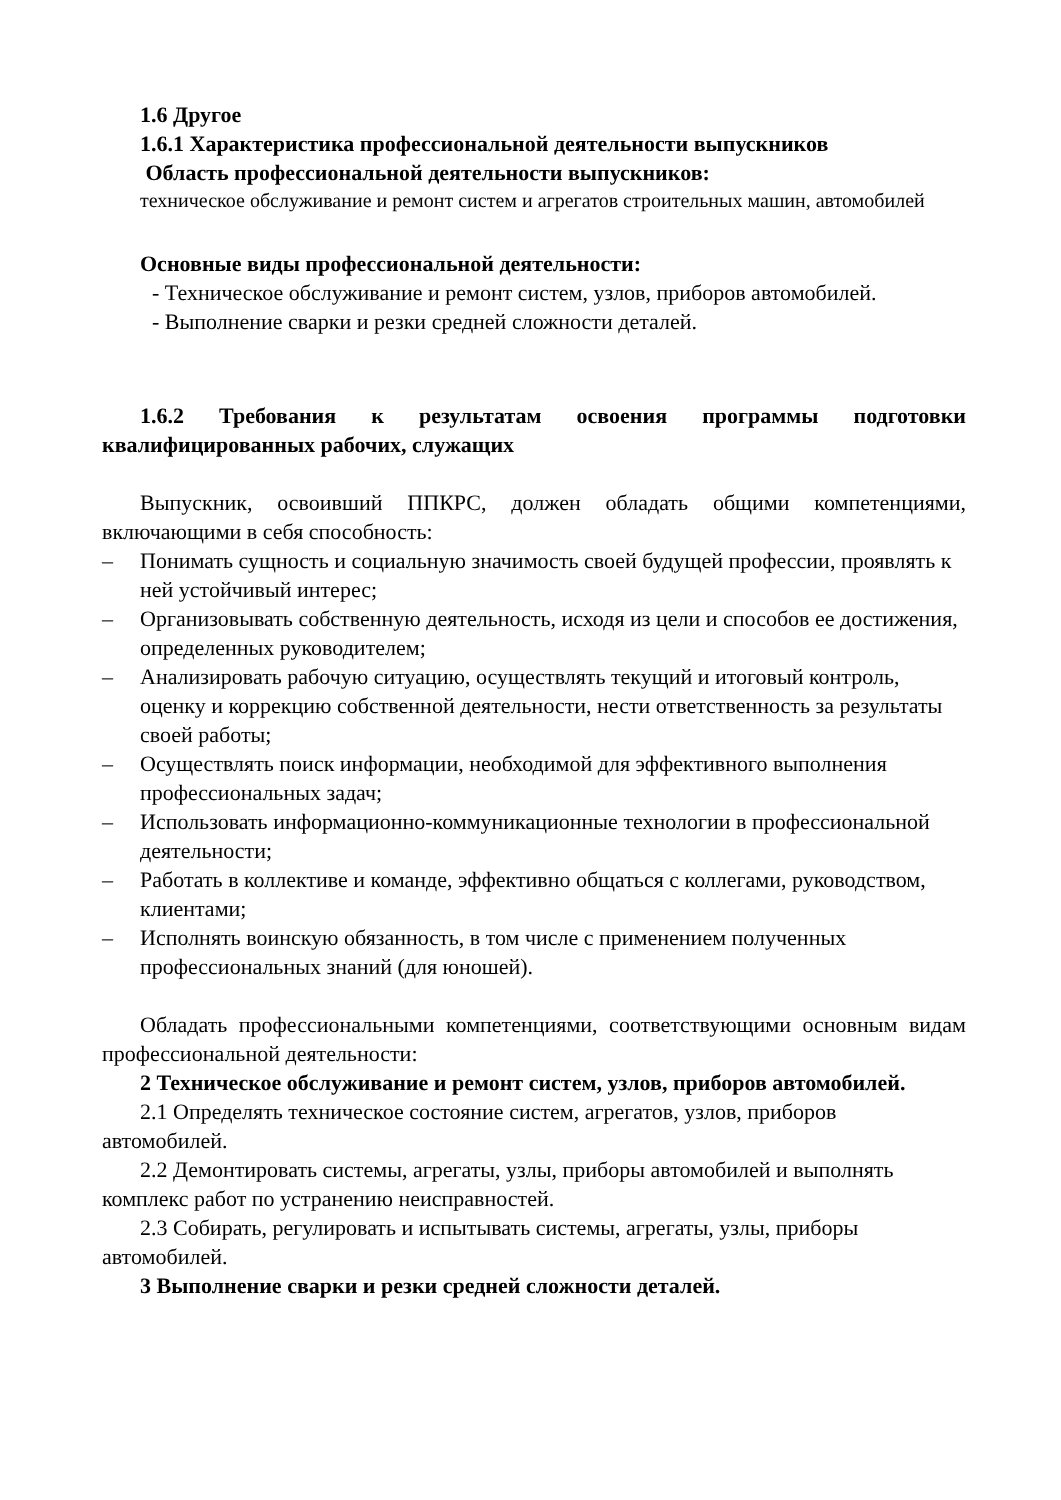1.6 Другое
1.6.1 Характеристика профессиональной деятельности выпускников
Область профессиональной деятельности выпускников:
техническое обслуживание и ремонт систем и агрегатов строительных машин, автомобилей
Основные виды профессиональной деятельности:
- Техническое обслуживание и ремонт систем, узлов, приборов автомобилей.
- Выполнение сварки и резки средней сложности деталей.
1.6.2 Требования к результатам освоения программы подготовки квалифицированных рабочих, служащих
Выпускник, освоивший ППКРС, должен обладать общими компетенциями, включающими в себя способность:
– Понимать сущность и социальную значимость своей будущей профессии, проявлять к ней устойчивый интерес;
– Организовывать собственную деятельность, исходя из цели и способов ее достижения, определенных руководителем;
– Анализировать рабочую ситуацию, осуществлять текущий и итоговый контроль, оценку и коррекцию собственной деятельности, нести ответственность за результаты своей работы;
– Осуществлять поиск информации, необходимой для эффективного выполнения профессиональных задач;
– Использовать информационно-коммуникационные технологии в профессиональной деятельности;
– Работать в коллективе и команде, эффективно общаться с коллегами, руководством, клиентами;
– Исполнять воинскую обязанность, в том числе с применением полученных профессиональных знаний (для юношей).
Обладать профессиональными компетенциями, соответствующими основным видам профессиональной деятельности:
2 Техническое обслуживание и ремонт систем, узлов, приборов автомобилей.
2.1 Определять техническое состояние систем, агрегатов, узлов, приборов автомобилей.
2.2 Демонтировать системы, агрегаты, узлы, приборы автомобилей и выполнять комплекс работ по устранению неисправностей.
2.3 Собирать, регулировать и испытывать системы, агрегаты, узлы, приборы автомобилей.
3 Выполнение сварки и резки средней сложности деталей.